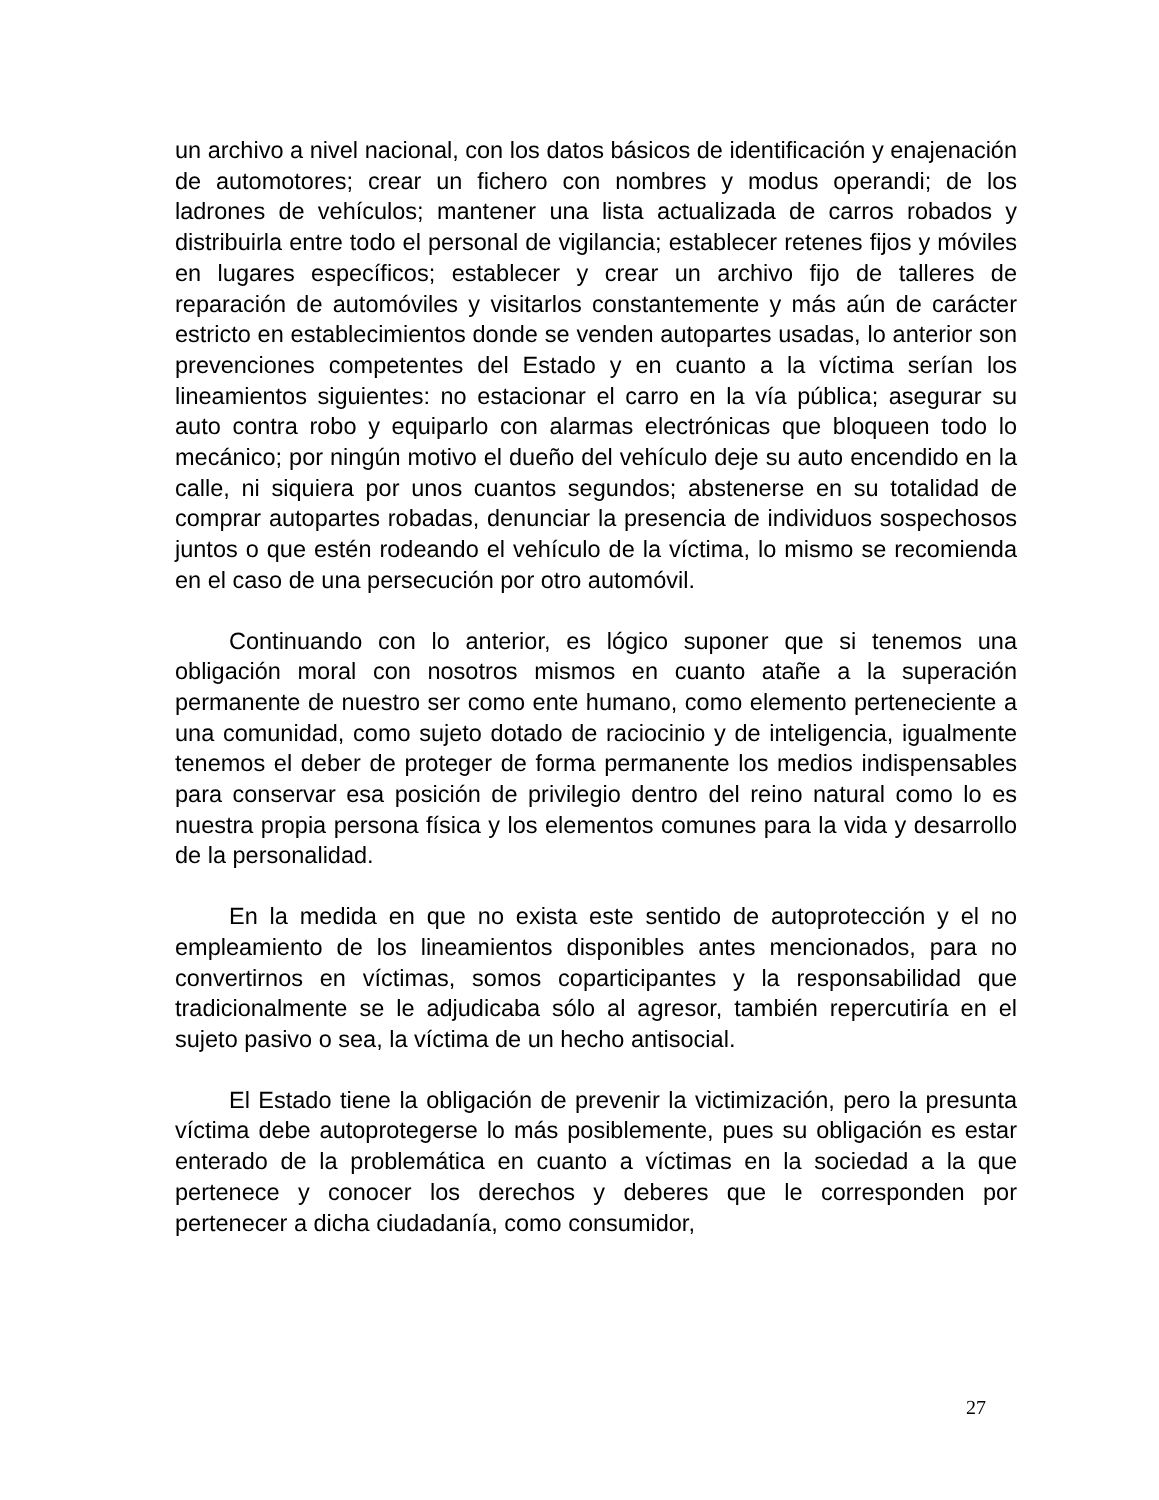un archivo a nivel nacional, con los datos básicos de identificación y enajenación de automotores; crear un fichero con nombres y modus operandi; de los ladrones de vehículos; mantener una lista actualizada de carros robados y distribuirla entre todo el personal de vigilancia; establecer retenes fijos y móviles en lugares específicos; establecer y crear un archivo fijo de talleres de reparación de automóviles y visitarlos constantemente y más aún de carácter estricto en establecimientos donde se venden autopartes usadas, lo anterior son prevenciones competentes del Estado y en cuanto a la víctima serían los lineamientos siguientes: no estacionar el carro en la vía pública; asegurar su auto contra robo y equiparlo con alarmas electrónicas que bloqueen todo lo mecánico; por ningún motivo el dueño del vehículo deje su auto encendido en la calle, ni siquiera por unos cuantos segundos; abstenerse en su totalidad de comprar autopartes robadas, denunciar la presencia de individuos sospechosos juntos o que estén rodeando el vehículo de la víctima, lo mismo se recomienda en el caso de una persecución por otro automóvil.
Continuando con lo anterior, es lógico suponer que si tenemos una obligación moral con nosotros mismos en cuanto atañe a la superación permanente de nuestro ser como ente humano, como elemento perteneciente a una comunidad, como sujeto dotado de raciocinio y de inteligencia, igualmente tenemos el deber de proteger de forma permanente los medios indispensables para conservar esa posición de privilegio dentro del reino natural como lo es nuestra propia persona física y los elementos comunes para la vida y desarrollo de la personalidad.
En la medida en que no exista este sentido de autoprotección y el no empleamiento de los lineamientos disponibles antes mencionados, para no convertirnos en víctimas, somos coparticipantes y la responsabilidad que tradicionalmente se le adjudicaba sólo al agresor, también repercutiría en el sujeto pasivo o sea, la víctima de un hecho antisocial.
El Estado tiene la obligación de prevenir la victimización, pero la presunta víctima debe autoprotegerse lo más posiblemente, pues su obligación es estar enterado de la problemática en cuanto a víctimas en la sociedad a la que pertenece y conocer los derechos y deberes que le corresponden por pertenecer a dicha ciudadanía, como consumidor,
27